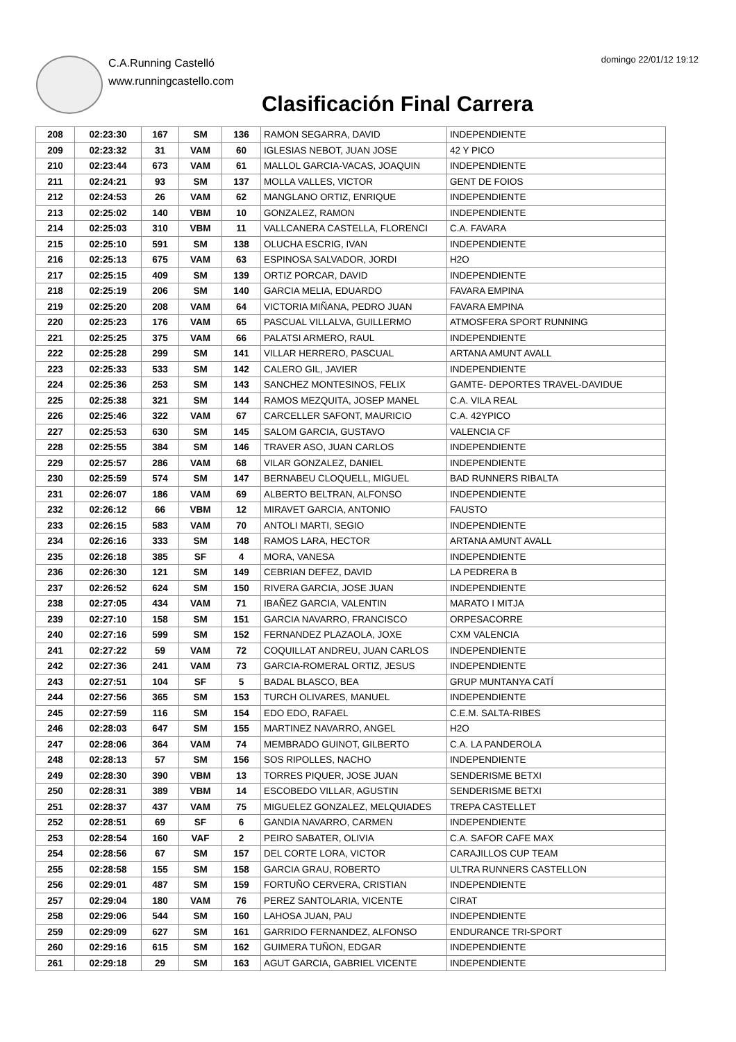C.A.Running Castelló
www.runningcastello.com
domingo 22/01/12 19:12
Clasificación Final Carrera
| 208 | 02:23:30 | 167 | SM | 136 | RAMON SEGARRA, DAVID | INDEPENDIENTE |
| 209 | 02:23:32 | 31 | VAM | 60 | IGLESIAS NEBOT, JUAN JOSE | 42 Y PICO |
| 210 | 02:23:44 | 673 | VAM | 61 | MALLOL GARCIA-VACAS, JOAQUIN | INDEPENDIENTE |
| 211 | 02:24:21 | 93 | SM | 137 | MOLLA VALLES, VICTOR | GENT DE FOIOS |
| 212 | 02:24:53 | 26 | VAM | 62 | MANGLANO ORTIZ, ENRIQUE | INDEPENDIENTE |
| 213 | 02:25:02 | 140 | VBM | 10 | GONZALEZ, RAMON | INDEPENDIENTE |
| 214 | 02:25:03 | 310 | VBM | 11 | VALLCANERA CASTELLA, FLORENCI | C.A. FAVARA |
| 215 | 02:25:10 | 591 | SM | 138 | OLUCHA ESCRIG, IVAN | INDEPENDIENTE |
| 216 | 02:25:13 | 675 | VAM | 63 | ESPINOSA SALVADOR, JORDI | H2O |
| 217 | 02:25:15 | 409 | SM | 139 | ORTIZ PORCAR, DAVID | INDEPENDIENTE |
| 218 | 02:25:19 | 206 | SM | 140 | GARCIA MELIA, EDUARDO | FAVARA EMPINA |
| 219 | 02:25:20 | 208 | VAM | 64 | VICTORIA MIÑANA, PEDRO JUAN | FAVARA EMPINA |
| 220 | 02:25:23 | 176 | VAM | 65 | PASCUAL VILLALVA, GUILLERMO | ATMOSFERA SPORT RUNNING |
| 221 | 02:25:25 | 375 | VAM | 66 | PALATSI ARMERO, RAUL | INDEPENDIENTE |
| 222 | 02:25:28 | 299 | SM | 141 | VILLAR HERRERO, PASCUAL | ARTANA AMUNT AVALL |
| 223 | 02:25:33 | 533 | SM | 142 | CALERO GIL, JAVIER | INDEPENDIENTE |
| 224 | 02:25:36 | 253 | SM | 143 | SANCHEZ MONTESINOS, FELIX | GAMTE- DEPORTES TRAVEL-DAVIDUE |
| 225 | 02:25:38 | 321 | SM | 144 | RAMOS MEZQUITA, JOSEP MANEL | C.A. VILA REAL |
| 226 | 02:25:46 | 322 | VAM | 67 | CARCELLER SAFONT, MAURICIO | C.A. 42YPICO |
| 227 | 02:25:53 | 630 | SM | 145 | SALOM GARCIA, GUSTAVO | VALENCIA CF |
| 228 | 02:25:55 | 384 | SM | 146 | TRAVER ASO, JUAN CARLOS | INDEPENDIENTE |
| 229 | 02:25:57 | 286 | VAM | 68 | VILAR GONZALEZ, DANIEL | INDEPENDIENTE |
| 230 | 02:25:59 | 574 | SM | 147 | BERNABEU CLOQUELL, MIGUEL | BAD RUNNERS RIBALTA |
| 231 | 02:26:07 | 186 | VAM | 69 | ALBERTO BELTRAN, ALFONSO | INDEPENDIENTE |
| 232 | 02:26:12 | 66 | VBM | 12 | MIRAVET GARCIA, ANTONIO | FAUSTO |
| 233 | 02:26:15 | 583 | VAM | 70 | ANTOLI MARTI, SEGIO | INDEPENDIENTE |
| 234 | 02:26:16 | 333 | SM | 148 | RAMOS LARA, HECTOR | ARTANA AMUNT AVALL |
| 235 | 02:26:18 | 385 | SF | 4 | MORA, VANESA | INDEPENDIENTE |
| 236 | 02:26:30 | 121 | SM | 149 | CEBRIAN DEFEZ, DAVID | LA PEDRERA B |
| 237 | 02:26:52 | 624 | SM | 150 | RIVERA GARCIA, JOSE JUAN | INDEPENDIENTE |
| 238 | 02:27:05 | 434 | VAM | 71 | IBAÑEZ GARCIA, VALENTIN | MARATO I MITJA |
| 239 | 02:27:10 | 158 | SM | 151 | GARCIA NAVARRO, FRANCISCO | ORPESACORRE |
| 240 | 02:27:16 | 599 | SM | 152 | FERNANDEZ PLAZAOLA, JOXE | CXM VALENCIA |
| 241 | 02:27:22 | 59 | VAM | 72 | COQUILLAT ANDREU, JUAN CARLOS | INDEPENDIENTE |
| 242 | 02:27:36 | 241 | VAM | 73 | GARCIA-ROMERAL ORTIZ, JESUS | INDEPENDIENTE |
| 243 | 02:27:51 | 104 | SF | 5 | BADAL BLASCO, BEA | GRUP MUNTANYA CATÍ |
| 244 | 02:27:56 | 365 | SM | 153 | TURCH OLIVARES, MANUEL | INDEPENDIENTE |
| 245 | 02:27:59 | 116 | SM | 154 | EDO EDO, RAFAEL | C.E.M. SALTA-RIBES |
| 246 | 02:28:03 | 647 | SM | 155 | MARTINEZ NAVARRO, ANGEL | H2O |
| 247 | 02:28:06 | 364 | VAM | 74 | MEMBRADO GUINOT, GILBERTO | C.A. LA PANDEROLA |
| 248 | 02:28:13 | 57 | SM | 156 | SOS RIPOLLES, NACHO | INDEPENDIENTE |
| 249 | 02:28:30 | 390 | VBM | 13 | TORRES PIQUER, JOSE JUAN | SENDERISME BETXI |
| 250 | 02:28:31 | 389 | VBM | 14 | ESCOBEDO VILLAR, AGUSTIN | SENDERISME BETXI |
| 251 | 02:28:37 | 437 | VAM | 75 | MIGUELEZ GONZALEZ, MELQUIADES | TREPA CASTELLET |
| 252 | 02:28:51 | 69 | SF | 6 | GANDIA NAVARRO, CARMEN | INDEPENDIENTE |
| 253 | 02:28:54 | 160 | VAF | 2 | PEIRO SABATER, OLIVIA | C.A. SAFOR CAFE MAX |
| 254 | 02:28:56 | 67 | SM | 157 | DEL CORTE LORA, VICTOR | CARAJILLOS CUP TEAM |
| 255 | 02:28:58 | 155 | SM | 158 | GARCIA GRAU, ROBERTO | ULTRA RUNNERS CASTELLON |
| 256 | 02:29:01 | 487 | SM | 159 | FORTUÑO CERVERA, CRISTIAN | INDEPENDIENTE |
| 257 | 02:29:04 | 180 | VAM | 76 | PEREZ SANTOLARIA, VICENTE | CIRAT |
| 258 | 02:29:06 | 544 | SM | 160 | LAHOSA JUAN, PAU | INDEPENDIENTE |
| 259 | 02:29:09 | 627 | SM | 161 | GARRIDO FERNANDEZ, ALFONSO | ENDURANCE TRI-SPORT |
| 260 | 02:29:16 | 615 | SM | 162 | GUIMERA TUÑON, EDGAR | INDEPENDIENTE |
| 261 | 02:29:18 | 29 | SM | 163 | AGUT GARCIA, GABRIEL VICENTE | INDEPENDIENTE |